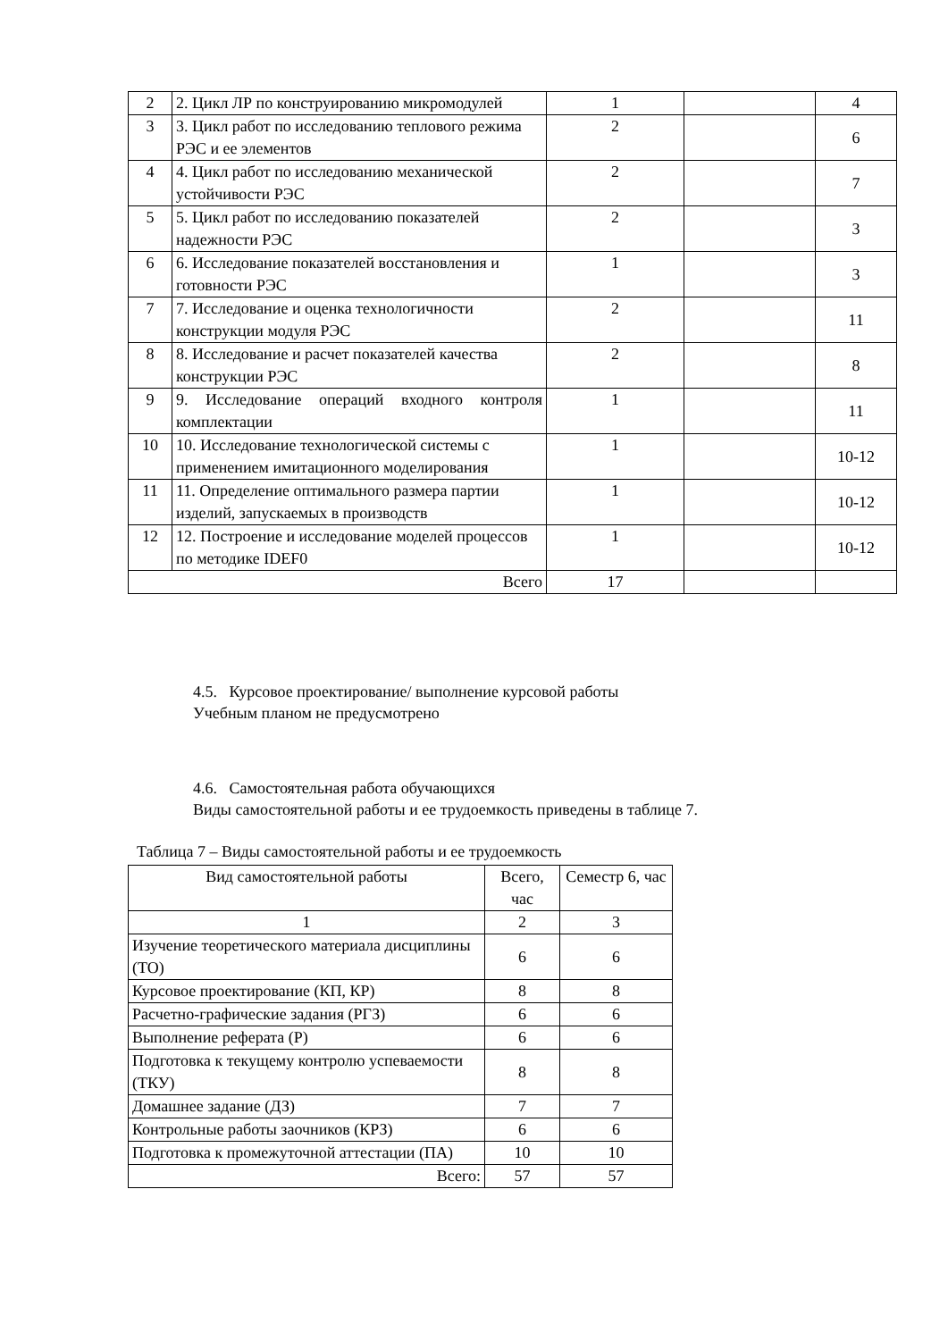| 2 | 2. Цикл ЛР по конструированию микромодулей | 1 | | 4 |
| 3 | 3. Цикл работ по исследованию теплового режима РЭС и ее элементов | 2 | | 6 |
| 4 | 4. Цикл работ по исследованию механической устойчивости РЭС | 2 | | 7 |
| 5 | 5. Цикл работ по исследованию показателей надежности РЭС | 2 | | 3 |
| 6 | 6. Исследование показателей восстановления и готовности РЭС | 1 | | 3 |
| 7 | 7. Исследование и оценка технологичности конструкции модуля РЭС | 2 | | 11 |
| 8 | 8. Исследование и расчет показателей качества конструкции РЭС | 2 | | 8 |
| 9 | 9. Исследование операций входного контроля комплектации | 1 | | 11 |
| 10 | 10. Исследование технологической системы с применением имитационного моделирования | 1 | | 10-12 |
| 11 | 11. Определение оптимального размера партии изделий, запускаемых в производств | 1 | | 10-12 |
| 12 | 12. Построение и исследование моделей процессов по методике IDEF0 | 1 | | 10-12 |
| Всего | | 17 | | |
4.5. Курсовое проектирование/ выполнение курсовой работы
Учебным планом не предусмотрено
4.6. Самостоятельная работа обучающихся
Виды самостоятельной работы и ее трудоемкость приведены в таблице 7.
Таблица 7 – Виды самостоятельной работы и ее трудоемкость
| Вид самостоятельной работы | Всего, час | Семестр 6, час |
| --- | --- | --- |
| 1 | 2 | 3 |
| Изучение теоретического материала дисциплины (ТО) | 6 | 6 |
| Курсовое проектирование (КП, КР) | 8 | 8 |
| Расчетно-графические задания (РГЗ) | 6 | 6 |
| Выполнение реферата (Р) | 6 | 6 |
| Подготовка к текущему контролю успеваемости (ТКУ) | 8 | 8 |
| Домашнее задание (ДЗ) | 7 | 7 |
| Контрольные работы заочников (КРЗ) | 6 | 6 |
| Подготовка к промежуточной аттестации (ПА) | 10 | 10 |
| Всего: | 57 | 57 |